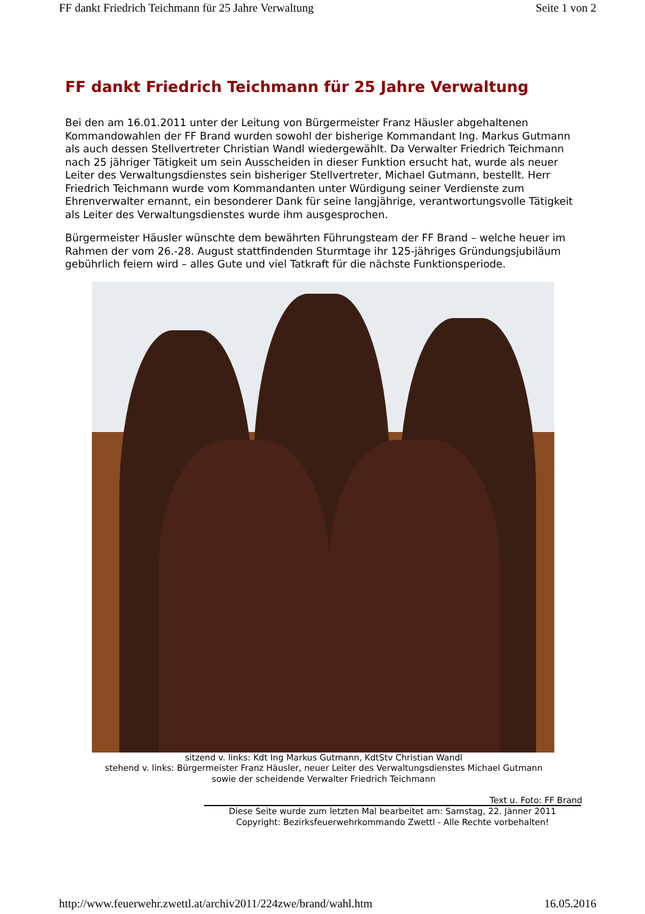FF dankt Friedrich Teichmann für 25 Jahre Verwaltung Seite 1 von 2
FF dankt Friedrich Teichmann für 25 Jahre Verwaltung
Bei den am 16.01.2011 unter der Leitung von Bürgermeister Franz Häusler abgehaltenen Kommandowahlen der FF Brand wurden sowohl der bisherige Kommandant Ing. Markus Gutmann als auch dessen Stellvertreter Christian Wandl wiedergewählt. Da Verwalter Friedrich Teichmann nach 25 jähriger Tätigkeit um sein Ausscheiden in dieser Funktion ersucht hat, wurde als neuer Leiter des Verwaltungsdienstes sein bisheriger Stellvertreter, Michael Gutmann, bestellt. Herr Friedrich Teichmann wurde vom Kommandanten unter Würdigung seiner Verdienste zum Ehrenverwalter ernannt, ein besonderer Dank für seine langjährige, verantwortungsvolle Tätigkeit als Leiter des Verwaltungsdienstes wurde ihm ausgesprochen.
Bürgermeister Häusler wünschte dem bewährten Führungsteam der FF Brand – welche heuer im Rahmen der vom 26.-28. August stattfindenden Sturmtage ihr 125-jähriges Gründungsjubiläum gebührlich feiern wird – alles Gute und viel Tatkraft für die nächste Funktionsperiode.
sitzend v. links: Kdt Ing Markus Gutmann, KdtStv Christian Wandl
stehend v. links: Bürgermeister Franz Häusler, neuer Leiter des Verwaltungsdienstes Michael Gutmann
sowie der scheidende Verwalter Friedrich Teichmann
Text u. Foto: FF Brand
Diese Seite wurde zum letzten Mal bearbeitet am: Samstag, 22. Jänner 2011
Copyright: Bezirksfeuerwehrkommando Zwettl - Alle Rechte vorbehalten!
http://www.feuerwehr.zwettl.at/archiv2011/224zwe/brand/wahl.htm 16.05.2016